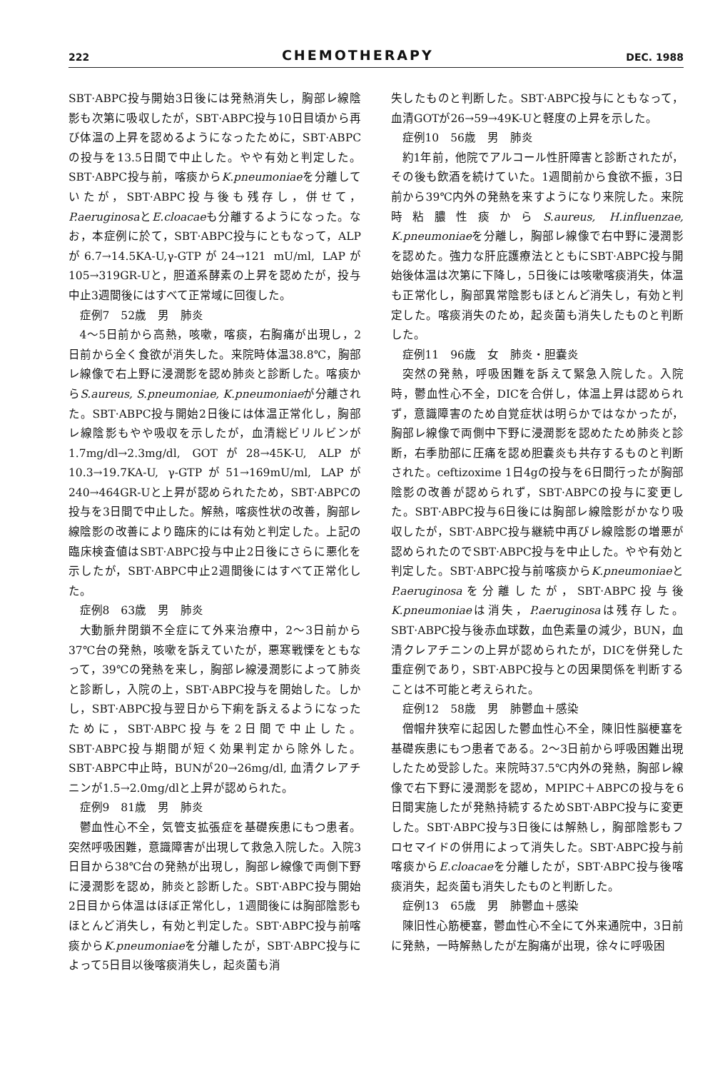222 CHEMOTHERAPY DEC. 1988
SBT·ABPC投与開始3日後には発熱消失し，胸部レ線陰影も次第に吸収したが，SBT·ABPC投与10日目頃から再び体温の上昇を認めるようになったために，SBT·ABPCの投与を13.5日間で中止した。やや有効と判定した。SBT·ABPC投与前，喀痰からK.pneumoniaeを分離していたが，SBT·ABPC投与後も残存し，併せて，P.aeruginosaとE.cloacaeも分離するようになった。なお，本症例に於て，SBT·ABPC投与にともなって，ALPが6.7→14.5KA-U,γ-GTPが24→121 mU/ml, LAPが105→319GR-Uと，胆道系酵素の上昇を認めたが，投与中止3週間後にはすべて正常域に回復した。
症例7　52歳　男　肺炎
4～5日前から高熱，咳嗽，喀痰，右胸痛が出現し，2日前から全く食欲が消失した。来院時体温38.8℃，胸部レ線像で右上野に浸潤影を認め肺炎と診断した。喀痰からS.aureus, S.pneumoniae, K.pneumoniaeが分離された。SBT·ABPC投与開始2日後には体温正常化し，胸部レ線陰影もやや吸収を示したが，血清総ビリルビンが1.7mg/dl→2.3mg/dl, GOTが28→45K-U, ALPが10.3→19.7KA-U, γ-GTPが51→169mU/ml, LAPが240→464GR-Uと上昇が認められたため，SBT·ABPCの投与を3日間で中止した。解熱，喀痰性状の改善，胸部レ線陰影の改善により臨床的には有効と判定した。上記の臨床検査値はSBT·ABPC投与中止2日後にさらに悪化を示したが，SBT·ABPC中止2週間後にはすべて正常化した。
症例8　63歳　男　肺炎
大動脈弁閉鎖不全症にて外来治療中，2～3日前から37℃台の発熱，咳嗽を訴えていたが，悪寒戦慄をともなって，39℃の発熱を来し，胸部レ線浸潤影によって肺炎と診断し，入院の上，SBT·ABPC投与を開始した。しかし，SBT·ABPC投与翌日から下痢を訴えるようになったために，SBT·ABPC投与を2日間で中止した。SBT·ABPC投与期間が短く効果判定から除外した。SBT·ABPC中止時，BUNが20→26mg/dl, 血清クレアチニンが1.5→2.0mg/dlと上昇が認められた。
症例9　81歳　男　肺炎
鬱血性心不全，気管支拡張症を基礎疾患にもつ患者。突然呼吸困難，意識障害が出現して救急入院した。入院3日目から38℃台の発熱が出現し，胸部レ線像で両側下野に浸潤影を認め，肺炎と診断した。SBT·ABPC投与開始2日目から体温はほぼ正常化し，1週間後には胸部陰影もほとんど消失し，有効と判定した。SBT·ABPC投与前喀痰からK.pneumoniaeを分離したが，SBT·ABPC投与によって5日目以後喀痰消失し，起炎菌も消
失したものと判断した。SBT·ABPC投与にともなって，血清GOTが26→59→49K-Uと軽度の上昇を示した。
症例10　56歳　男　肺炎
約1年前，他院でアルコール性肝障害と診断されたが，その後も飲酒を続けていた。1週間前から食欲不振，3日前から39℃内外の発熱を来すようになり来院した。来院時粘膿性痰からS.aureus, H.influenzae, K.pneumoniaeを分離し，胸部レ線像で右中野に浸潤影を認めた。強力な肝庇護療法とともにSBT·ABPC投与開始後体温は次第に下降し，5日後には咳嗽喀痰消失，体温も正常化し，胸部異常陰影もほとんど消失し，有効と判定した。喀痰消失のため，起炎菌も消失したものと判断した。
症例11　96歳　女　肺炎・胆嚢炎
突然の発熱，呼吸困難を訴えて緊急入院した。入院時，鬱血性心不全，DICを合併し，体温上昇は認められず，意識障害のため自覚症状は明らかではなかったが，胸部レ線像で両側中下野に浸潤影を認めたため肺炎と診断，右季肋部に圧痛を認め胆嚢炎も共存するものと判断された。ceftizoxime 1日4gの投与を6日間行ったが胸部陰影の改善が認められず，SBT·ABPCの投与に変更した。SBT·ABPC投与6日後には胸部レ線陰影がかなり吸収したが，SBT·ABPC投与継続中再びレ線陰影の増悪が認められたのでSBT·ABPC投与を中止した。やや有効と判定した。SBT·ABPC投与前喀痰からK.pneumoniaeとP.aeruginosaを分離したが，SBT·ABPC投与後K.pneumoniaeは消失，P.aeruginosaは残存した。SBT·ABPC投与後赤血球数，血色素量の減少，BUN，血清クレアチニンの上昇が認められたが，DICを併発した重症例であり，SBT·ABPC投与との因果関係を判断することは不可能と考えられた。
症例12　58歳　男　肺鬱血＋感染
僧帽弁狭窄に起因した鬱血性心不全，陳旧性脳梗塞を基礎疾患にもつ患者である。2～3日前から呼吸困難出現したため受診した。来院時37.5℃内外の発熱，胸部レ線像で右下野に浸潤影を認め，MPIPC＋ABPCの投与を6日間実施したが発熱持続するためSBT·ABPC投与に変更した。SBT·ABPC投与3日後には解熱し，胸部陰影もフロセマイドの併用によって消失した。SBT·ABPC投与前喀痰からE.cloacaeを分離したが，SBT·ABPC投与後喀痰消失，起炎菌も消失したものと判断した。
症例13　65歳　男　肺鬱血＋感染
陳旧性心筋梗塞，鬱血性心不全にて外来通院中，3日前に発熱，一時解熱したが左胸痛が出現，徐々に呼吸困